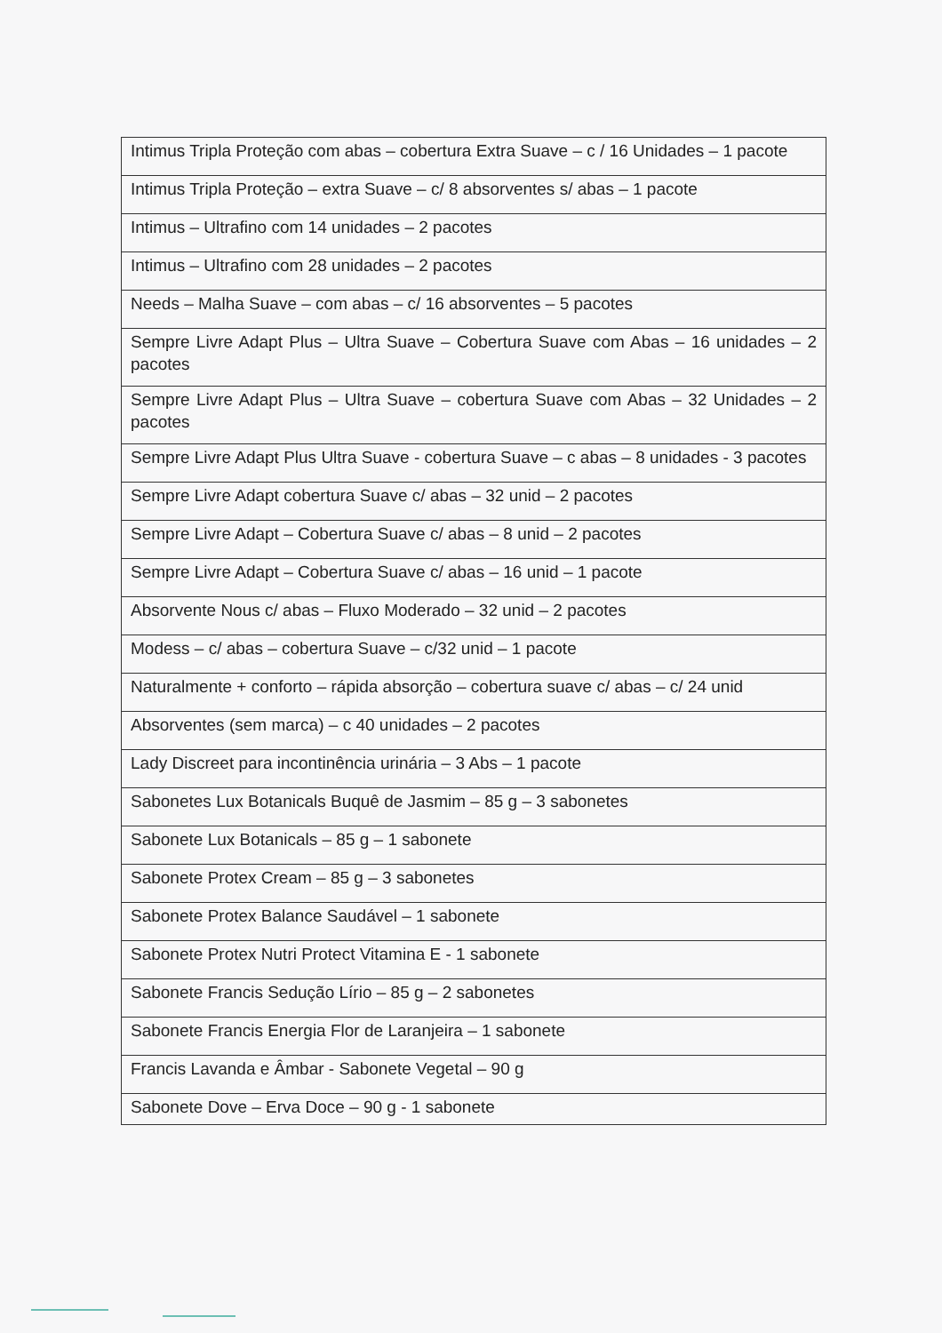| Intimus Tripla Proteção com abas – cobertura Extra Suave – c / 16 Unidades – 1 pacote |
| Intimus Tripla Proteção – extra Suave – c/ 8 absorventes s/ abas – 1 pacote |
| Intimus – Ultrafino com 14 unidades – 2 pacotes |
| Intimus – Ultrafino com 28 unidades – 2 pacotes |
| Needs – Malha Suave – com abas – c/ 16 absorventes – 5 pacotes |
| Sempre Livre Adapt Plus – Ultra Suave – Cobertura Suave com Abas – 16 unidades – 2 pacotes |
| Sempre Livre Adapt Plus – Ultra Suave – cobertura Suave com Abas – 32 Unidades – 2 pacotes |
| Sempre Livre Adapt Plus Ultra Suave - cobertura Suave – c abas – 8 unidades - 3 pacotes |
| Sempre Livre Adapt cobertura Suave c/ abas – 32 unid – 2 pacotes |
| Sempre Livre Adapt – Cobertura Suave c/ abas – 8 unid – 2 pacotes |
| Sempre Livre Adapt – Cobertura Suave c/ abas – 16 unid – 1 pacote |
| Absorvente Nous c/ abas – Fluxo Moderado – 32 unid – 2 pacotes |
| Modess – c/ abas – cobertura Suave – c/32 unid – 1 pacote |
| Naturalmente + conforto – rápida absorção – cobertura suave c/ abas – c/ 24 unid |
| Absorventes (sem marca) – c 40 unidades – 2 pacotes |
| Lady Discreet para incontinência urinária – 3 Abs – 1 pacote |
| Sabonetes Lux Botanicals Buquê de Jasmim – 85 g – 3 sabonetes |
| Sabonete Lux Botanicals – 85 g – 1 sabonete |
| Sabonete Protex Cream – 85 g – 3 sabonetes |
| Sabonete Protex Balance Saudável – 1 sabonete |
| Sabonete Protex Nutri Protect Vitamina E - 1 sabonete |
| Sabonete Francis Sedução Lírio – 85 g – 2 sabonetes |
| Sabonete Francis Energia Flor de Laranjeira – 1 sabonete |
| Francis Lavanda e Âmbar - Sabonete Vegetal – 90 g |
| Sabonete Dove – Erva Doce – 90 g - 1 sabonete |